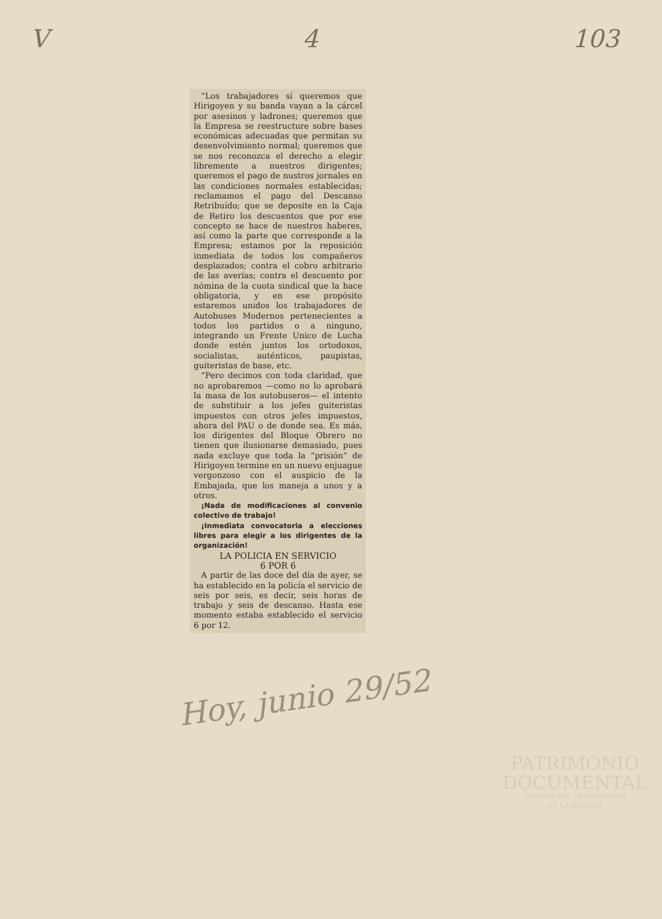V 4 103
“Los trabajadores sí queremos que Hirigoyen y su banda vayan a la cárcel por asesinos y ladrones; queremos que la Empresa se reestructure sobre bases económicas adecuadas que permitan su desenvolvimiento normal; queremos que se nos reconozca el derecho a elegir libremente a nuestros dirigentes; queremos el pago de nustros jornales en las condiciones normales establecidas; reclamamos el pago del Descanso Retribuído; que se deposite en la Caja de Retiro los descuentos que por ese concepto se hace de nuestros haberes, así como la parte que corresponde a la Empresa; estamos por la reposición inmediata de todos los compañeros desplazados; contra el cobro arbitrario de las averías; contra el descuento por nómina de la cuota sindical que la hace obligatoria, y en ese propósito estaremos unidos los trabajadores de Autobuses Modernos pertenecientes a todos los partidos o a ninguno, integrando un Frente Unico de Lucha donde estén juntos los ortodoxos, socialistas, auténticos, paupistas, guiteristas de base, etc.
“Pero decimos con toda claridad, que no aprobaremos —como no lo aprobará la masa de los autobuseros— el intento de substituir a los jefes guiteristas impuestos con otros jefes impuestos, ahora del PAU o de donde sea. Es más, los dirigentes del Bloque Obrero no tienen que ilusionarse demasiado, pues nada excluye que toda la “prisión” de Hirigoyen termine en un nuevo enjuague vergonzoso con el auspicio de la Embajada, que los maneja a unos y a otros.
¡Nada de modificaciones al convenio colectivo de trabajo!
¡Inmediata convocatoria a elecciones libres para elegir a los dirigentes de la organización!
LA POLICIA EN SERVICIO
6 POR 6
A partir de las doce del día de ayer, se ha establecido en la policía el servicio de seis por seis, es decir, seis horas de trabajo y seis de descanso. Hasta ese momento estaba establecido el servicio 6 por 12.
Hoy, junio 29/52
PATRIMONIO
DOCUMENTAL
OFICINA DEL HISTORIADOR
DE LA HABANA